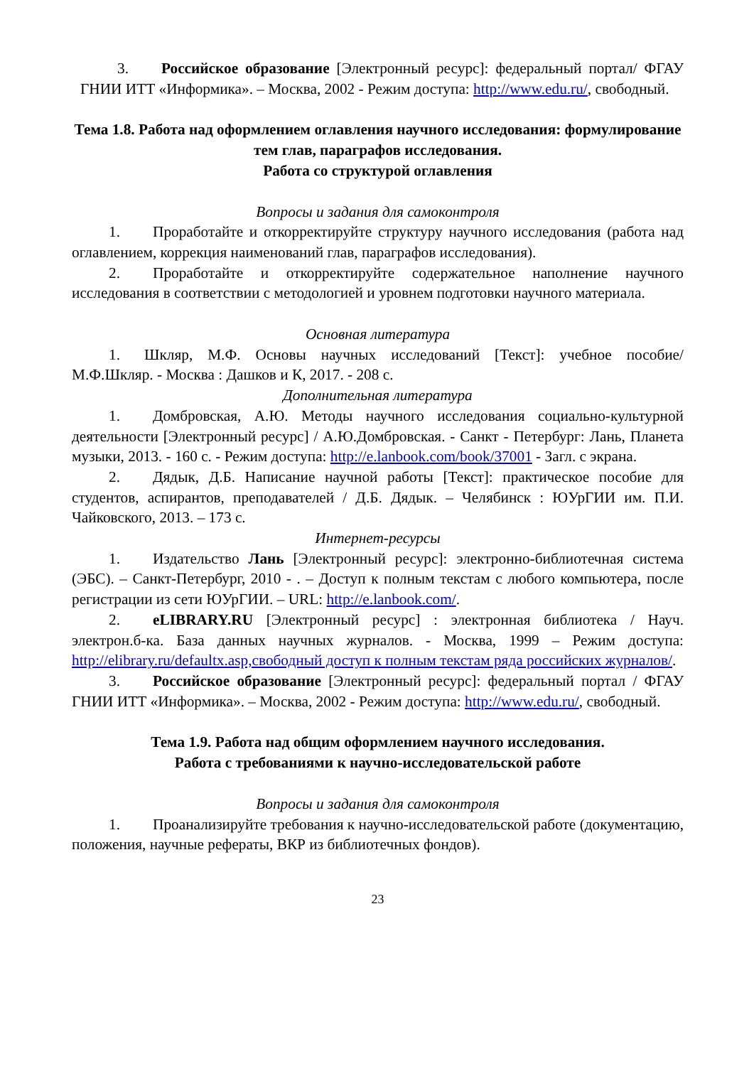3. Российское образование [Электронный ресурс]: федеральный портал/ ФГАУ ГНИИ ИТТ «Информика». – Москва, 2002 - Режим доступа: http://www.edu.ru/, свободный.
Тема 1.8. Работа над оформлением оглавления научного исследования: формулирование тем глав, параграфов исследования.
Работа со структурой оглавления
Вопросы и задания для самоконтроля
1. Проработайте и откорректируйте структуру научного исследования (работа над оглавлением, коррекция наименований глав, параграфов исследования).
2. Проработайте и откорректируйте содержательное наполнение научного исследования в соответствии с методологией и уровнем подготовки научного материала.
Основная литература
1. Шкляр, М.Ф. Основы научных исследований [Текст]: учебное пособие/ М.Ф.Шкляр. - Москва : Дашков и К, 2017. - 208 с.
Дополнительная литература
1. Домбровская, А.Ю. Методы научного исследования социально-культурной деятельности [Электронный ресурс] / А.Ю.Домбровская. - Санкт - Петербург: Лань, Планета музыки, 2013. - 160 с. - Режим доступа: http://e.lanbook.com/book/37001 - Загл. с экрана.
2. Дядык, Д.Б. Написание научной работы [Текст]: практическое пособие для студентов, аспирантов, преподавателей / Д.Б. Дядык. – Челябинск : ЮУрГИИ им. П.И. Чайковского, 2013. – 173 с.
Интернет-ресурсы
1. Издательство Лань [Электронный ресурс]: электронно-библиотечная система (ЭБС). – Санкт-Петербург, 2010 - . – Доступ к полным текстам с любого компьютера, после регистрации из сети ЮУрГИИ. – URL: http://e.lanbook.com/.
2. eLIBRARY.RU [Электронный ресурс] : электронная библиотека / Науч. электрон.б-ка. База данных научных журналов. - Москва, 1999 – Режим доступа: http://elibrary.ru/defaultx.asp,свободный доступ к полным текстам ряда российских журналов/.
3. Российское образование [Электронный ресурс]: федеральный портал / ФГАУ ГНИИ ИТТ «Информика». – Москва, 2002 - Режим доступа: http://www.edu.ru/, свободный.
Тема 1.9. Работа над общим оформлением научного исследования.
Работа с требованиями к научно-исследовательской работе
Вопросы и задания для самоконтроля
1. Проанализируйте требования к научно-исследовательской работе (документацию, положения, научные рефераты, ВКР из библиотечных фондов).
23